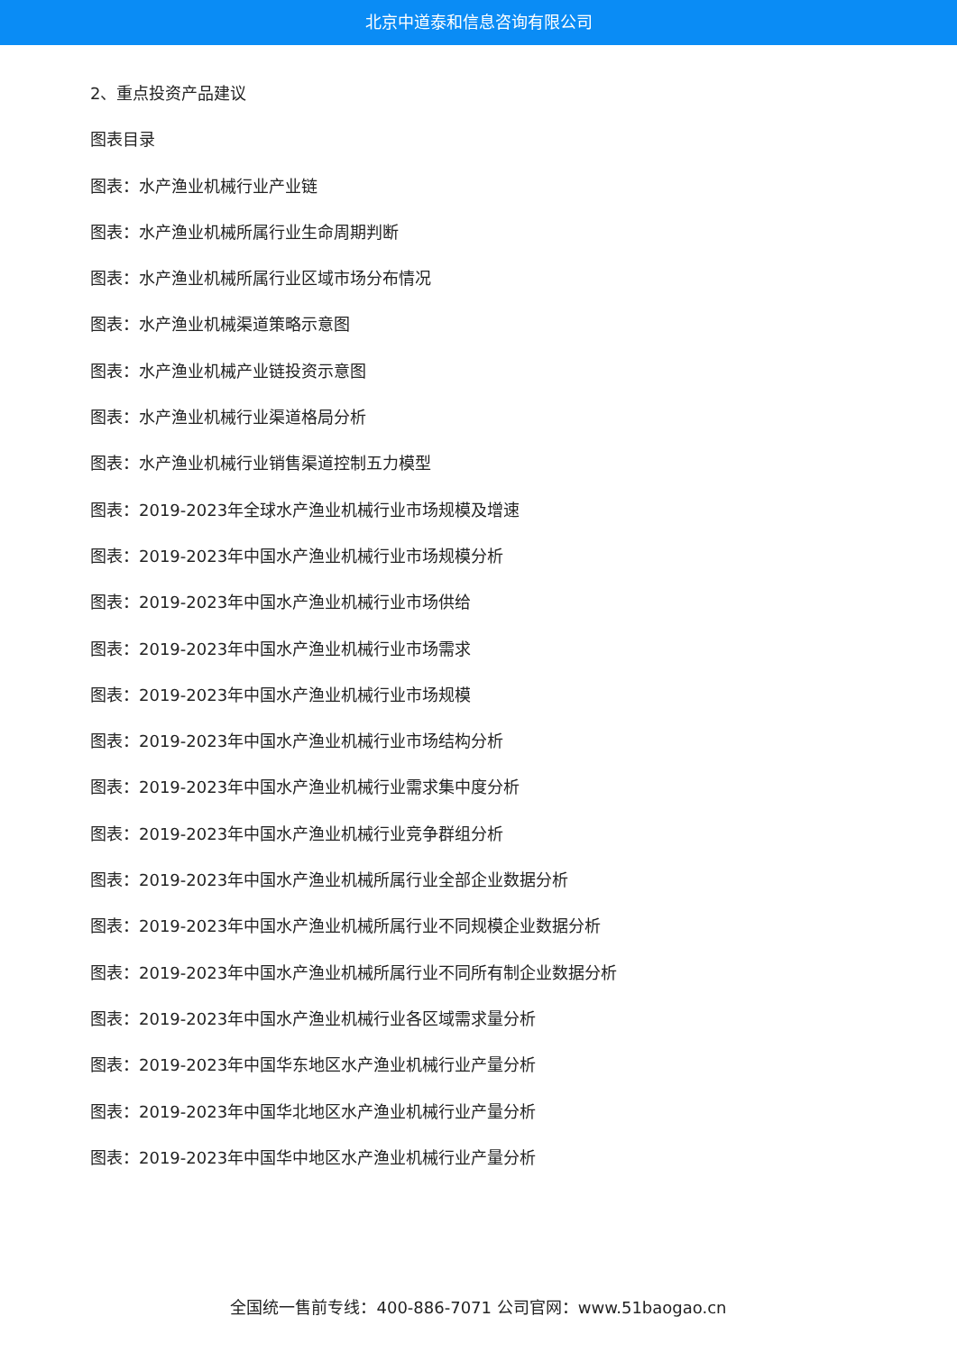北京中道泰和信息咨询有限公司
2、重点投资产品建议
图表目录
图表：水产渔业机械行业产业链
图表：水产渔业机械所属行业生命周期判断
图表：水产渔业机械所属行业区域市场分布情况
图表：水产渔业机械渠道策略示意图
图表：水产渔业机械产业链投资示意图
图表：水产渔业机械行业渠道格局分析
图表：水产渔业机械行业销售渠道控制五力模型
图表：2019-2023年全球水产渔业机械行业市场规模及增速
图表：2019-2023年中国水产渔业机械行业市场规模分析
图表：2019-2023年中国水产渔业机械行业市场供给
图表：2019-2023年中国水产渔业机械行业市场需求
图表：2019-2023年中国水产渔业机械行业市场规模
图表：2019-2023年中国水产渔业机械行业市场结构分析
图表：2019-2023年中国水产渔业机械行业需求集中度分析
图表：2019-2023年中国水产渔业机械行业竞争群组分析
图表：2019-2023年中国水产渔业机械所属行业全部企业数据分析
图表：2019-2023年中国水产渔业机械所属行业不同规模企业数据分析
图表：2019-2023年中国水产渔业机械所属行业不同所有制企业数据分析
图表：2019-2023年中国水产渔业机械行业各区域需求量分析
图表：2019-2023年中国华东地区水产渔业机械行业产量分析
图表：2019-2023年中国华北地区水产渔业机械行业产量分析
图表：2019-2023年中国华中地区水产渔业机械行业产量分析
全国统一售前专线：400-886-7071 公司官网：www.51baogao.cn